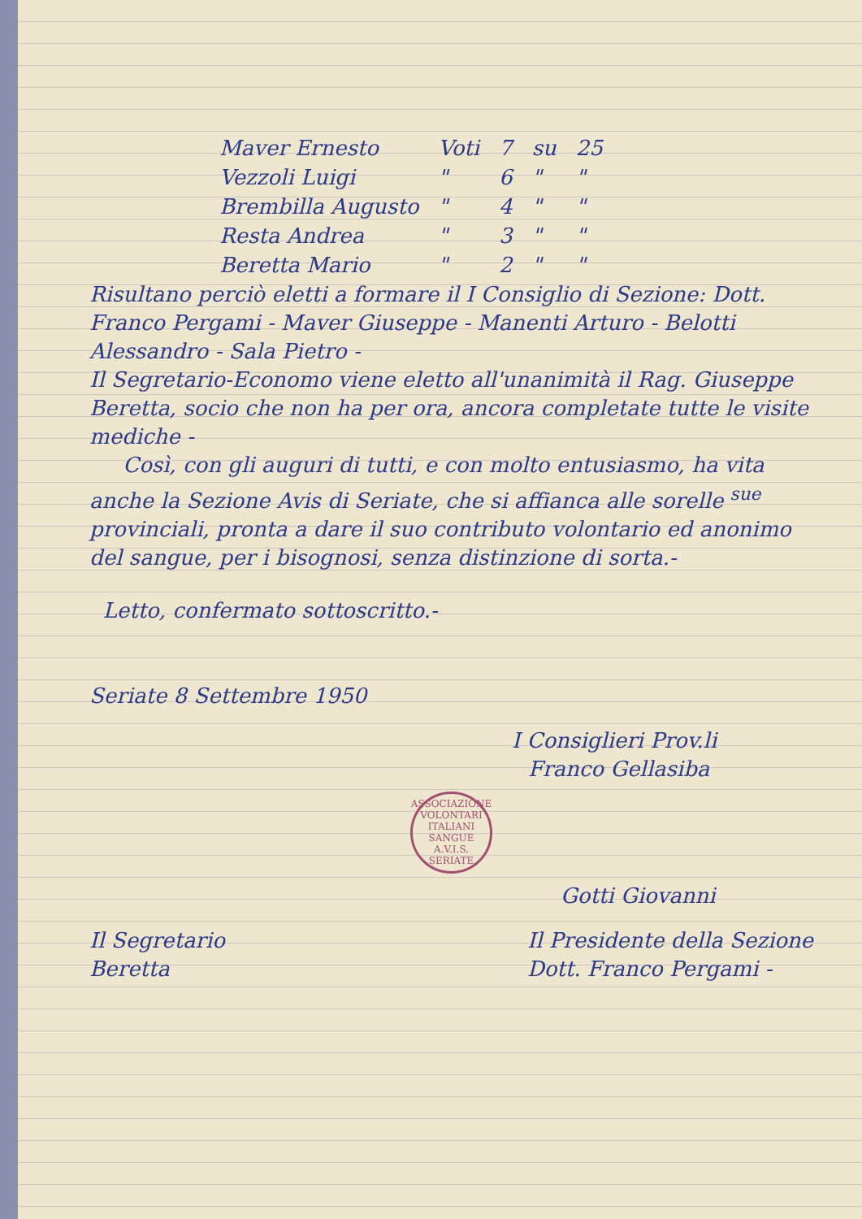| Maver Ernesto | Voti | 7 | su | 25 |
| Vezzoli Luigi | " | 6 | " | " |
| Brembilla Augusto | " | 4 | " | " |
| Resta Andrea | " | 3 | " | " |
| Beretta Mario | " | 2 | " | " |
Risultano perciò eletti a formare il I Consiglio di Sezione: Dott. Franco Pergami - Maver Giuseppe - Manenti Arturo - Belotti Alessandro - Sala Pietro -
Il Segretario-Economo viene eletto all'unanimità il Rag. Giuseppe Beretta, socio che non ha per ora, ancora completate tutte le visite mediche -
Così, con gli auguri di tutti, e con molto entusiasmo, ha vita anche la Sezione Avis di Seriate, che si affianca alle sorelle <sup>sue</sup> provinciali, pronta a dare il suo contributo volontario ed anonimo del sangue, per i bisognosi, senza distinzione di sorta.-
Letto, confermato sottoscritto.-
Seriate 8 Settembre 1950
I Consiglieri Prov.li
Franco Gellasiba
ASSOCIAZIONE VOLONTARI ITALIANI SANGUE
A.V.I.S.
SERIATE
Gotti Giovanni
Il Segretario
Beretta
Il Presidente della Sezione
Dott. Franco Pergami -